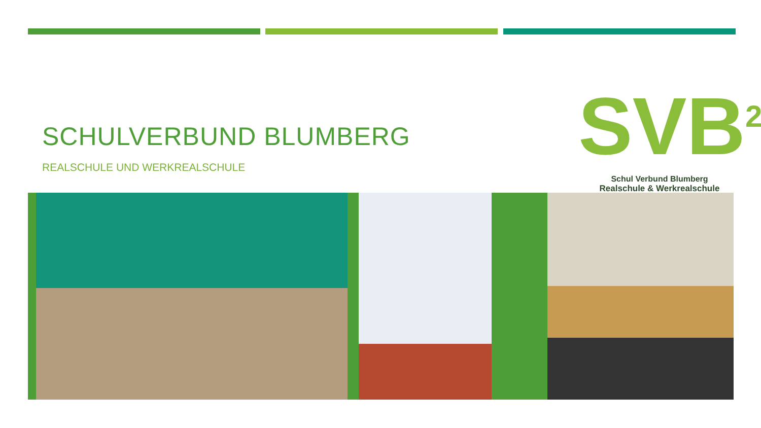SCHULVERBUND BLUMBERG
REALSCHULE UND WERKREALSCHULE
SVB<sup>2</sup>
Schul Verbund Blumberg
Realschule & Werkrealschule